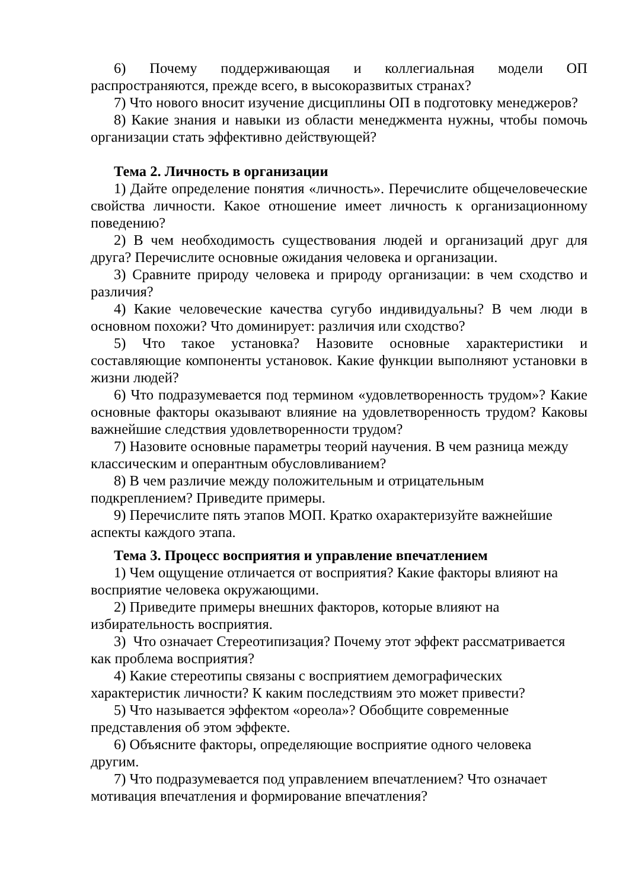6) Почему поддерживающая и коллегиальная модели ОП распространяются, прежде всего, в высокоразвитых странах?
7) Что нового вносит изучение дисциплины ОП в подготовку менеджеров?
8) Какие знания и навыки из области менеджмента нужны, чтобы помочь организации стать эффективно действующей?
Тема 2. Личность в организации
1) Дайте определение понятия «личность». Перечислите общечеловеческие свойства личности. Какое отношение имеет личность к организационному поведению?
2) В чем необходимость существования людей и организаций друг для друга? Перечислите основные ожидания человека и организации.
3) Сравните природу человека и природу организации: в чем сходство и различия?
4) Какие человеческие качества сугубо индивидуальны? В чем люди в основном похожи? Что доминирует: различия или сходство?
5) Что такое установка? Назовите основные характеристики и составляющие компоненты установок. Какие функции выполняют установки в жизни людей?
6) Что подразумевается под термином «удовлетворенность трудом»? Какие основные факторы оказывают влияние на удовлетворенность трудом? Каковы важнейшие следствия удовлетворенности трудом?
7) Назовите основные параметры теорий научения. В чем разница между классическим и оперантным обусловливанием?
8) В чем различие между положительным и отрицательным
подкреплением? Приведите примеры.
9) Перечислите пять этапов МОП. Кратко охарактеризуйте важнейшие аспекты каждого этапа.
Тема 3. Процесс восприятия и управление впечатлением
1) Чем ощущение отличается от восприятия? Какие факторы влияют на восприятие человека окружающими.
2) Приведите примеры внешних факторов, которые влияют на
избирательность восприятия.
3) Что означает Стереотипизация? Почему этот эффект рассматривается как проблема восприятия?
4) Какие стереотипы связаны с восприятием демографических
характеристик личности? К каким последствиям это может привести?
5) Что называется эффектом «ореола»? Обобщите современные
представления об этом эффекте.
6) Объясните факторы, определяющие восприятие одного человека
другим.
7) Что подразумевается под управлением впечатлением? Что означает мотивация впечатления и формирование впечатления?